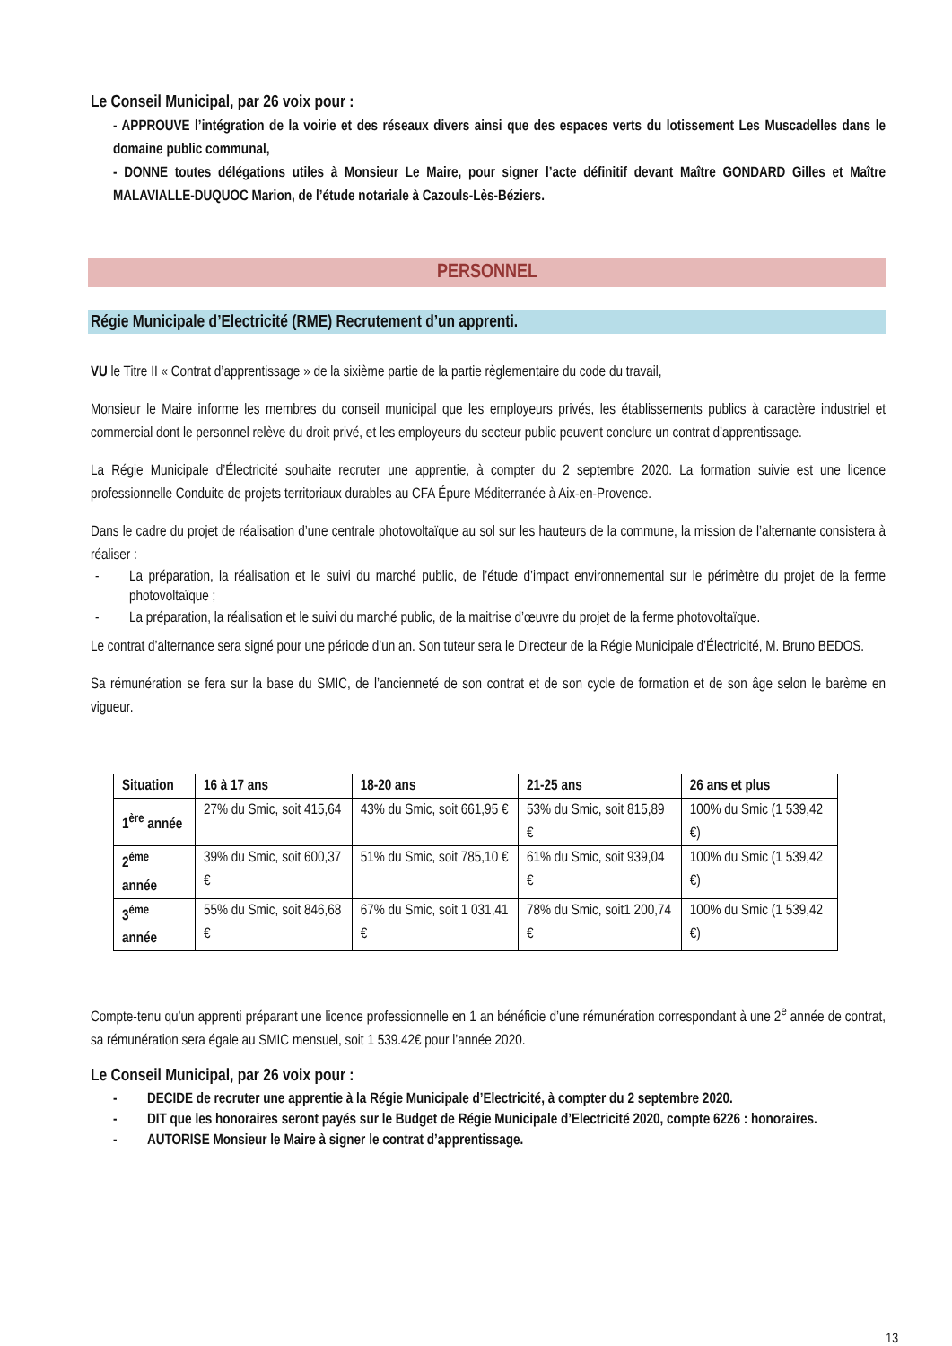Le Conseil Municipal, par 26 voix pour :
- APPROUVE l’intégration de la voirie et des réseaux divers ainsi que des espaces verts du lotissement Les Muscadelles dans le domaine public communal,
- DONNE toutes délégations utiles à Monsieur Le Maire, pour signer l’acte définitif devant Maître GONDARD Gilles et Maître MALAVIALLE-DUQUOC Marion, de l’étude notariale à Cazouls-Lès-Béziers.
PERSONNEL
Régie Municipale d’Electricité (RME) Recrutement d’un apprenti.
VU le Titre II « Contrat d’apprentissage » de la sixième partie de la partie règlementaire du code du travail,
Monsieur le Maire informe les membres du conseil municipal que les employeurs privés, les établissements publics à caractère industriel et commercial dont le personnel relève du droit privé, et les employeurs du secteur public peuvent conclure un contrat d’apprentissage.
La Régie Municipale d’Électricité souhaite recruter une apprentie, à compter du 2 septembre 2020. La formation suivie est une licence professionnelle Conduite de projets territoriaux durables au CFA Épure Méditerranée à Aix-en-Provence.
Dans le cadre du projet de réalisation d’une centrale photovoltaïque au sol sur les hauteurs de la commune, la mission de l’alternante consistera à réaliser :
- La préparation, la réalisation et le suivi du marché public, de l’étude d’impact environnemental sur le périmètre du projet de la ferme photovoltaïque ;
- La préparation, la réalisation et le suivi du marché public, de la maitrise d’œuvre du projet de la ferme photovoltaïque.
Le contrat d’alternance sera signé pour une période d’un an. Son tuteur sera le Directeur de la Régie Municipale d’Électricité, M. Bruno BEDOS.
Sa rémunération se fera sur la base du SMIC, de l’ancienneté de son contrat et de son cycle de formation et de son âge selon le barème en vigueur.
| Situation | 16 à 17 ans | 18-20 ans | 21-25 ans | 26 ans et plus |
| --- | --- | --- | --- | --- |
| 1<sup>ère</sup> année | 27% du Smic, soit 415,64 | 43% du Smic, soit 661,95 € | 53% du Smic, soit 815,89 € | 100% du Smic (1 539,42 €) |
| 2<sup>ème</sup> année | 39% du Smic, soit 600,37 € | 51% du Smic, soit 785,10 € | 61% du Smic, soit 939,04 € | 100% du Smic (1 539,42 €) |
| 3<sup>ème</sup> année | 55% du Smic, soit 846,68 € | 67% du Smic, soit 1 031,41 € | 78% du Smic, soit1 200,74 € | 100% du Smic (1 539,42 €) |
Compte-tenu qu’un apprenti préparant une licence professionnelle en 1 an bénéficie d’une rémunération correspondant à une 2<sup>e</sup> année de contrat, sa rémunération sera égale au SMIC mensuel, soit 1 539.42€ pour l’année 2020.
Le Conseil Municipal, par 26 voix pour :
- DECIDE de recruter une apprentie à la Régie Municipale d’Electricité, à compter du 2 septembre 2020.
- DIT que les honoraires seront payés sur le Budget de Régie Municipale d’Electricité 2020, compte 6226 : honoraires.
- AUTORISE Monsieur le Maire à signer le contrat d’apprentissage.
13